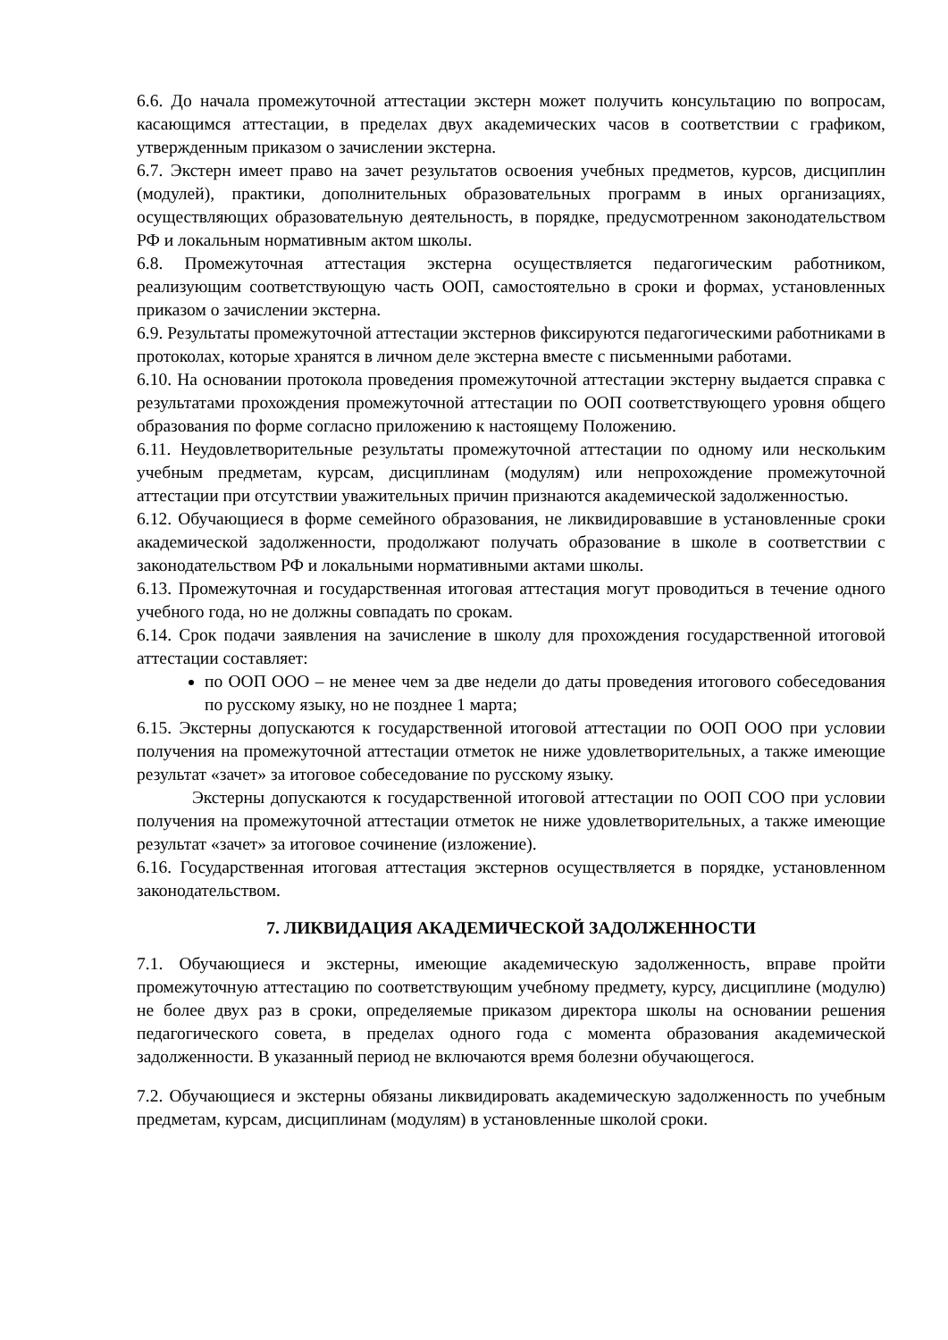6.6. До начала промежуточной аттестации экстерн может получить консультацию по вопросам, касающимся аттестации, в пределах двух академических часов в соответствии с графиком, утвержденным приказом о зачислении экстерна.
6.7. Экстерн имеет право на зачет результатов освоения учебных предметов, курсов, дисциплин (модулей), практики, дополнительных образовательных программ в иных организациях, осуществляющих образовательную деятельность, в порядке, предусмотренном законодательством РФ и локальным нормативным актом школы.
6.8. Промежуточная аттестация экстерна осуществляется педагогическим работником, реализующим соответствующую часть ООП, самостоятельно в сроки и формах, установленных приказом о зачислении экстерна.
6.9. Результаты промежуточной аттестации экстернов фиксируются педагогическими работниками в протоколах, которые хранятся в личном деле экстерна вместе с письменными работами.
6.10. На основании протокола проведения промежуточной аттестации экстерну выдается справка с результатами прохождения промежуточной аттестации по ООП соответствующего уровня общего образования по форме согласно приложению к настоящему Положению.
6.11. Неудовлетворительные результаты промежуточной аттестации по одному или нескольким учебным предметам, курсам, дисциплинам (модулям) или непрохождение промежуточной аттестации при отсутствии уважительных причин признаются академической задолженностью.
6.12. Обучающиеся в форме семейного образования, не ликвидировавшие в установленные сроки академической задолженности, продолжают получать образование в школе в соответствии с законодательством РФ и локальными нормативными актами школы.
6.13. Промежуточная и государственная итоговая аттестация могут проводиться в течение одного учебного года, но не должны совпадать по срокам.
6.14. Срок подачи заявления на зачисление в школу для прохождения государственной итоговой аттестации составляет:
по ООП ООО – не менее чем за две недели до даты проведения итогового собеседования по русскому языку, но не позднее 1 марта;
6.15. Экстерны допускаются к государственной итоговой аттестации по ООП ООО при условии получения на промежуточной аттестации отметок не ниже удовлетворительных, а также имеющие результат «зачет» за итоговое собеседование по русскому языку.
Экстерны допускаются к государственной итоговой аттестации по ООП СОО при условии получения на промежуточной аттестации отметок не ниже удовлетворительных, а также имеющие результат «зачет» за итоговое сочинение (изложение).
6.16. Государственная итоговая аттестация экстернов осуществляется в порядке, установленном законодательством.
7. ЛИКВИДАЦИЯ АКАДЕМИЧЕСКОЙ ЗАДОЛЖЕННОСТИ
7.1. Обучающиеся и экстерны, имеющие академическую задолженность, вправе пройти промежуточную аттестацию по соответствующим учебному предмету, курсу, дисциплине (модулю) не более двух раз в сроки, определяемые приказом директора школы на основании решения педагогического совета, в пределах одного года с момента образования академической задолженности. В указанный период не включаются время болезни обучающегося.
7.2. Обучающиеся и экстерны обязаны ликвидировать академическую задолженность по учебным предметам, курсам, дисциплинам (модулям) в установленные школой сроки.